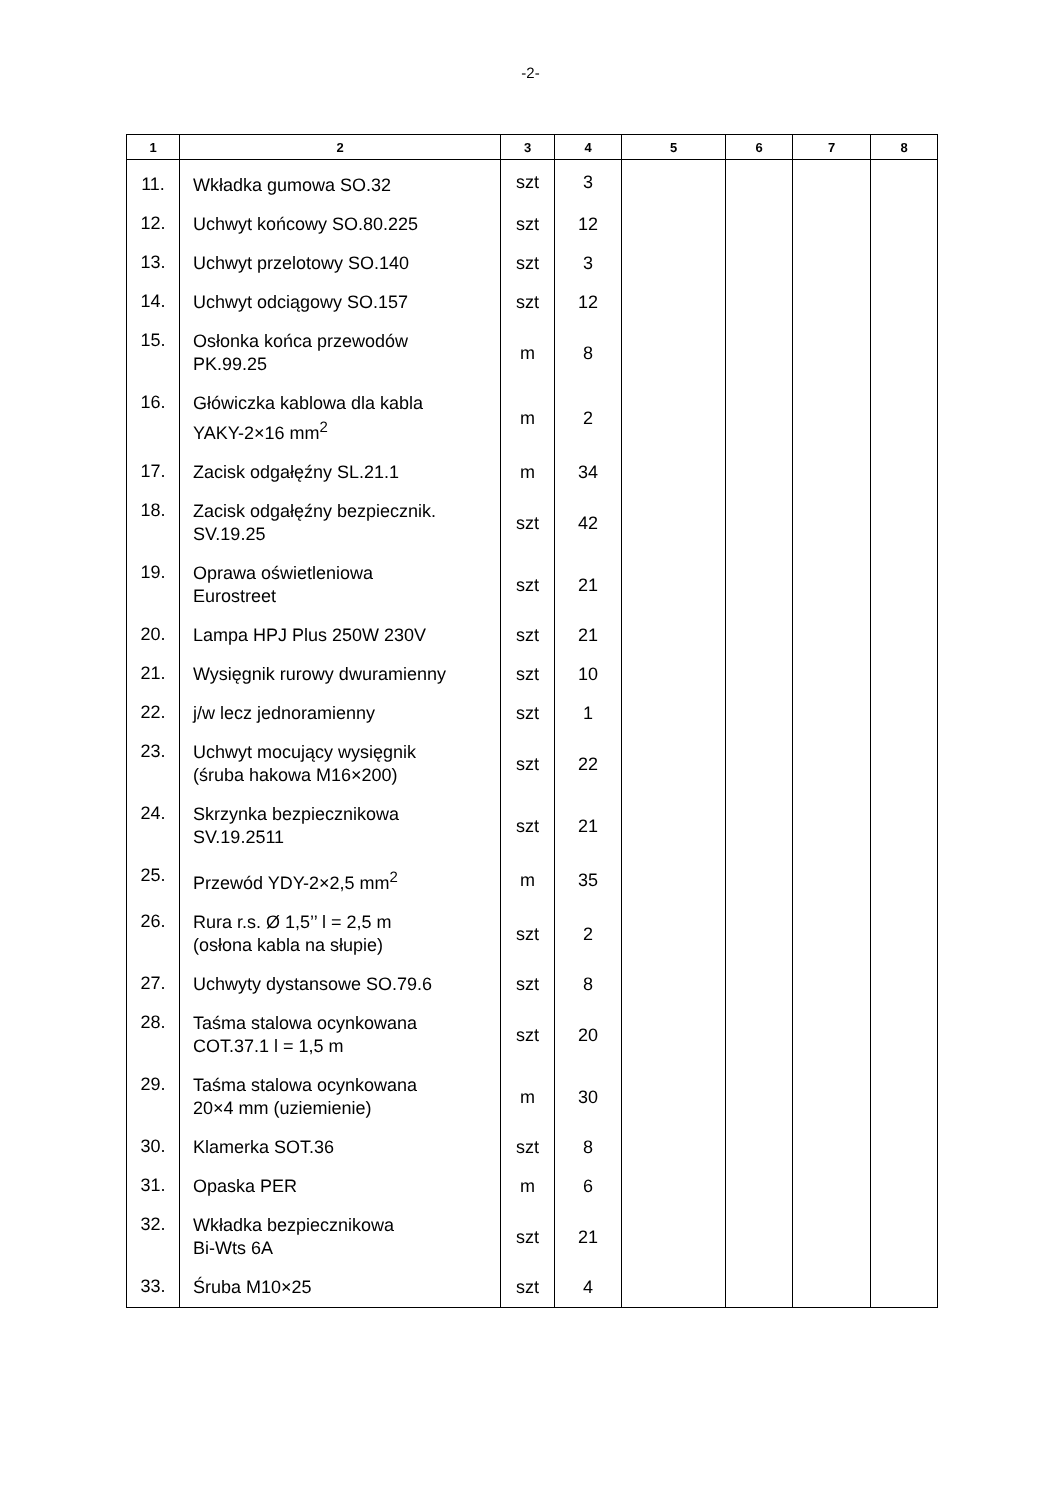-2-
| 1 | 2 | 3 | 4 | 5 | 6 | 7 | 8 |
| --- | --- | --- | --- | --- | --- | --- | --- |
| 11. | Wkładka gumowa SO.32 | szt | 3 | | | | |
| 12. | Uchwyt końcowy SO.80.225 | szt | 12 | | | | |
| 13. | Uchwyt przelotowy SO.140 | szt | 3 | | | | |
| 14. | Uchwyt odciągowy SO.157 | szt | 12 | | | | |
| 15. | Osłonka końca przewodów PK.99.25 | m | 8 | | | | |
| 16. | Główiczka kablowa dla kabla YAKY-2×16 mm<sup>2</sup> | m | 2 | | | | |
| 17. | Zacisk odgałęźny SL.21.1 | m | 34 | | | | |
| 18. | Zacisk odgałęźny bezpiecznik. SV.19.25 | szt | 42 | | | | |
| 19. | Oprawa oświetleniowa Eurostreet | szt | 21 | | | | |
| 20. | Lampa HPJ Plus 250W 230V | szt | 21 | | | | |
| 21. | Wysięgnik rurowy dwuramienny | szt | 10 | | | | |
| 22. | j/w lecz jednoramienny | szt | 1 | | | | |
| 23. | Uchwyt mocujący wysięgnik (śruba hakowa M16×200) | szt | 22 | | | | |
| 24. | Skrzynka bezpiecznikowa SV.19.2511 | szt | 21 | | | | |
| 25. | Przewód YDY-2×2,5 mm<sup>2</sup> | m | 35 | | | | |
| 26. | Rura r.s. Ø 1,5’’ l = 2,5 m (osłona kabla na słupie) | szt | 2 | | | | |
| 27. | Uchwyty dystansowe SO.79.6 | szt | 8 | | | | |
| 28. | Taśma stalowa ocynkowana COT.37.1 l = 1,5 m | szt | 20 | | | | |
| 29. | Taśma stalowa ocynkowana 20×4 mm (uziemienie) | m | 30 | | | | |
| 30. | Klamerka SOT.36 | szt | 8 | | | | |
| 31. | Opaska PER | m | 6 | | | | |
| 32. | Wkładka bezpiecznikowa Bi-Wts 6A | szt | 21 | | | | |
| 33. | Śruba M10×25 | szt | 4 | | | | |